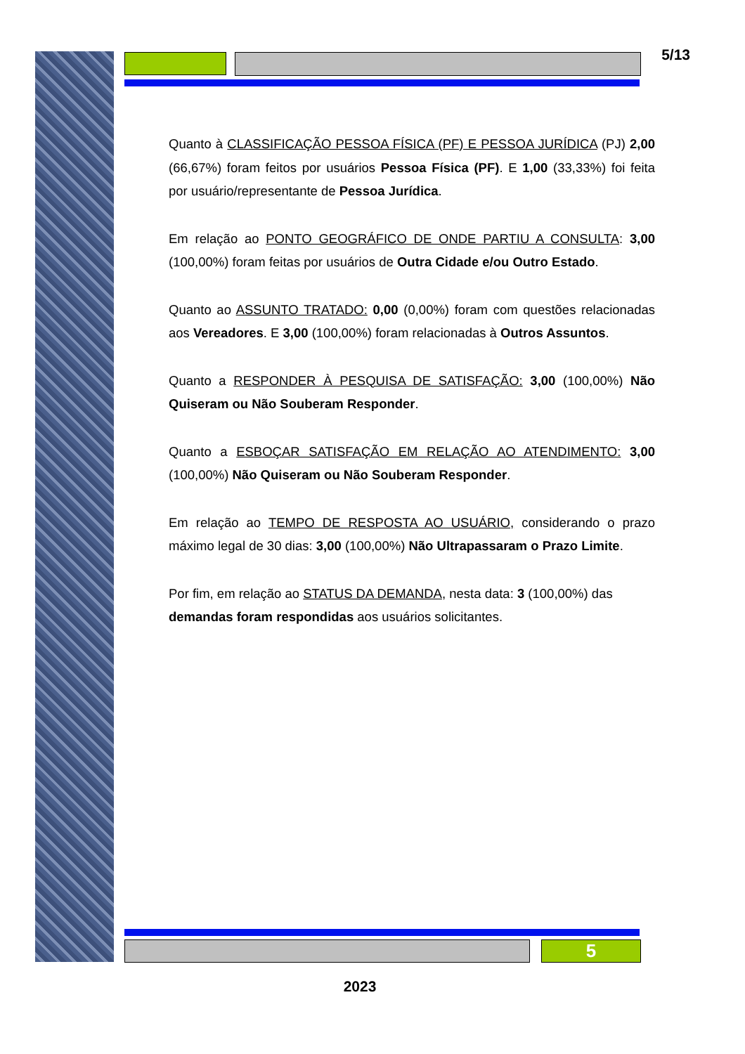5/13
Quanto à CLASSIFICAÇÃO PESSOA FÍSICA (PF) E PESSOA JURÍDICA (PJ) 2,00 (66,67%) foram feitos por usuários Pessoa Física (PF). E 1,00 (33,33%) foi feita por usuário/representante de Pessoa Jurídica.
Em relação ao PONTO GEOGRÁFICO DE ONDE PARTIU A CONSULTA: 3,00 (100,00%) foram feitas por usuários de Outra Cidade e/ou Outro Estado.
Quanto ao ASSUNTO TRATADO: 0,00 (0,00%) foram com questões relacionadas aos Vereadores. E 3,00 (100,00%) foram relacionadas à Outros Assuntos.
Quanto a RESPONDER À PESQUISA DE SATISFAÇÃO: 3,00 (100,00%) Não Quiseram ou Não Souberam Responder.
Quanto a ESBOÇAR SATISFAÇÃO EM RELAÇÃO AO ATENDIMENTO: 3,00 (100,00%) Não Quiseram ou Não Souberam Responder.
Em relação ao TEMPO DE RESPOSTA AO USUÁRIO, considerando o prazo máximo legal de 30 dias: 3,00 (100,00%) Não Ultrapassaram o Prazo Limite.
Por fim, em relação ao STATUS DA DEMANDA, nesta data: 3 (100,00%) das demandas foram respondidas aos usuários solicitantes.
5
2023